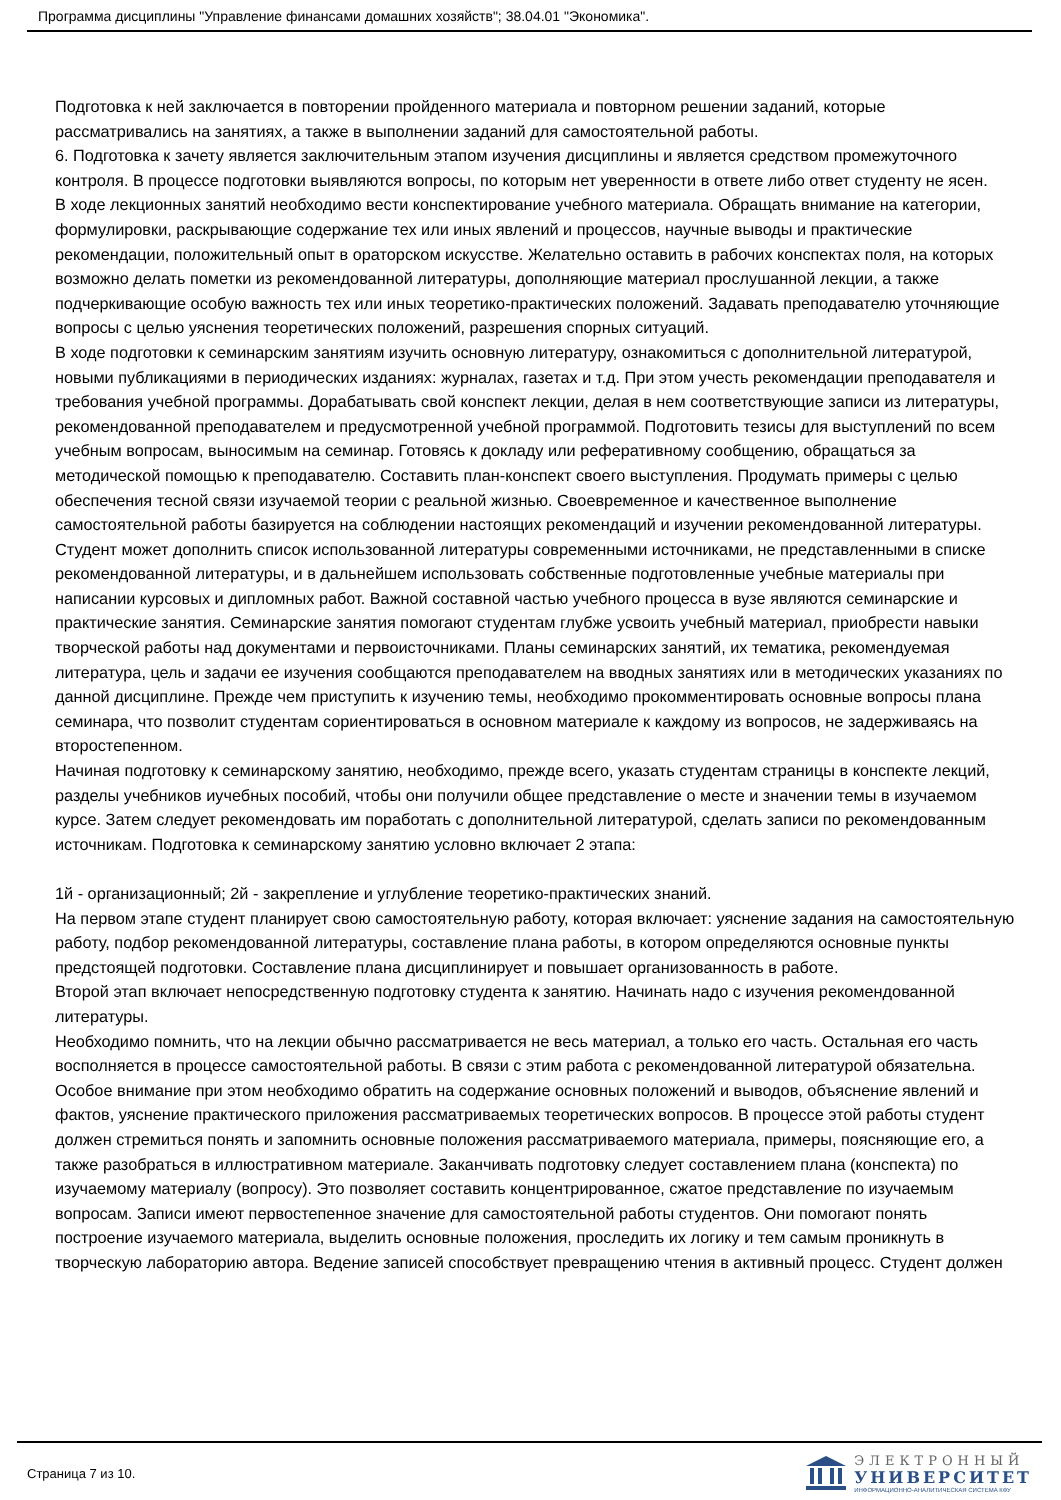Программа дисциплины "Управление финансами домашних хозяйств"; 38.04.01 "Экономика".
Подготовка к ней заключается в повторении пройденного материала и повторном решении заданий, которые рассматривались на занятиях, а также в выполнении заданий для самостоятельной работы.
6. Подготовка к зачету является заключительным этапом изучения дисциплины и является средством промежуточного
контроля. В процессе подготовки выявляются вопросы, по которым нет уверенности в ответе либо ответ студенту не ясен.
В ходе лекционных занятий необходимо вести конспектирование учебного материала. Обращать внимание на категории, формулировки, раскрывающие содержание тех или иных явлений и процессов, научные выводы и практические рекомендации, положительный опыт в ораторском искусстве. Желательно оставить в рабочих конспектах поля, на которых возможно делать пометки из рекомендованной литературы, дополняющие материал прослушанной лекции, а также подчеркивающие особую важность тех или иных теоретико-практических положений. Задавать преподавателю уточняющие вопросы с целью уяснения теоретических положений, разрешения спорных ситуаций.
В ходе подготовки к семинарским занятиям изучить основную литературу, ознакомиться с дополнительной литературой, новыми публикациями в периодических изданиях: журналах, газетах и т.д. При этом учесть рекомендации преподавателя и требования учебной программы. Дорабатывать свой конспект лекции, делая в нем соответствующие записи из литературы, рекомендованной преподавателем и предусмотренной учебной программой. Подготовить тезисы для выступлений по всем учебным вопросам, выносимым на семинар. Готовясь к докладу или реферативному сообщению, обращаться за методической помощью к преподавателю. Составить план-конспект своего выступления. Продумать примеры с целью обеспечения тесной связи изучаемой теории с реальной жизнью. Своевременное и качественное выполнение самостоятельной работы базируется на соблюдении настоящих рекомендаций и изучении рекомендованной литературы. Студент может дополнить список использованной литературы современными источниками, не представленными в списке рекомендованной литературы, и в дальнейшем использовать собственные подготовленные учебные материалы при написании курсовых и дипломных работ. Важной составной частью учебного процесса в вузе являются семинарские и практические занятия. Семинарские занятия помогают студентам глубже усвоить учебный материал, приобрести навыки творческой работы над документами и первоисточниками. Планы семинарских занятий, их тематика, рекомендуемая литература, цель и задачи ее изучения сообщаются преподавателем на вводных занятиях или в методических указаниях по данной дисциплине. Прежде чем приступить к изучению темы, необходимо прокомментировать основные вопросы плана семинара, что позволит студентам сориентироваться в основном материале к каждому из вопросов, не задерживаясь на второстепенном.
Начиная подготовку к семинарскому занятию, необходимо, прежде всего, указать студентам страницы в конспекте лекций, разделы учебников иучебных пособий, чтобы они получили общее представление о месте и значении темы в изучаемом курсе. Затем следует рекомендовать им поработать с дополнительной литературой, сделать записи по рекомендованным источникам. Подготовка к семинарскому занятию условно включает 2 этапа:
1й - организационный; 2й - закрепление и углубление теоретико-практических знаний.
На первом этапе студент планирует свою самостоятельную работу, которая включает: уяснение задания на самостоятельную работу, подбор рекомендованной литературы, составление плана работы, в котором определяются основные пункты предстоящей подготовки. Составление плана дисциплинирует и повышает организованность в работе.
Второй этап включает непосредственную подготовку студента к занятию. Начинать надо с изучения рекомендованной литературы.
Необходимо помнить, что на лекции обычно рассматривается не весь материал, а только его часть. Остальная его часть восполняется в процессе самостоятельной работы. В связи с этим работа с рекомендованной литературой обязательна. Особое внимание при этом необходимо обратить на содержание основных положений и выводов, объяснение явлений и фактов, уяснение практического приложения рассматриваемых теоретических вопросов. В процессе этой работы студент должен стремиться понять и запомнить основные положения рассматриваемого материала, примеры, поясняющие его, а также разобраться в иллюстративном материале. Заканчивать подготовку следует составлением плана (конспекта) по изучаемому материалу (вопросу). Это позволяет составить концентрированное, сжатое представление по изучаемым вопросам. Записи имеют первостепенное значение для самостоятельной работы студентов. Они помогают понять построение изучаемого материала, выделить основные положения, проследить их логику и тем самым проникнуть в творческую лабораторию автора. Ведение записей способствует превращению чтения в активный процесс. Студент должен
Страница 7 из 10.
ЭЛЕКТРОННЫЙ
УНИВЕРСИТЕТ
ИНФОРМАЦИОННО-АНАЛИТИЧЕСКАЯ СИСТЕМА КФУ